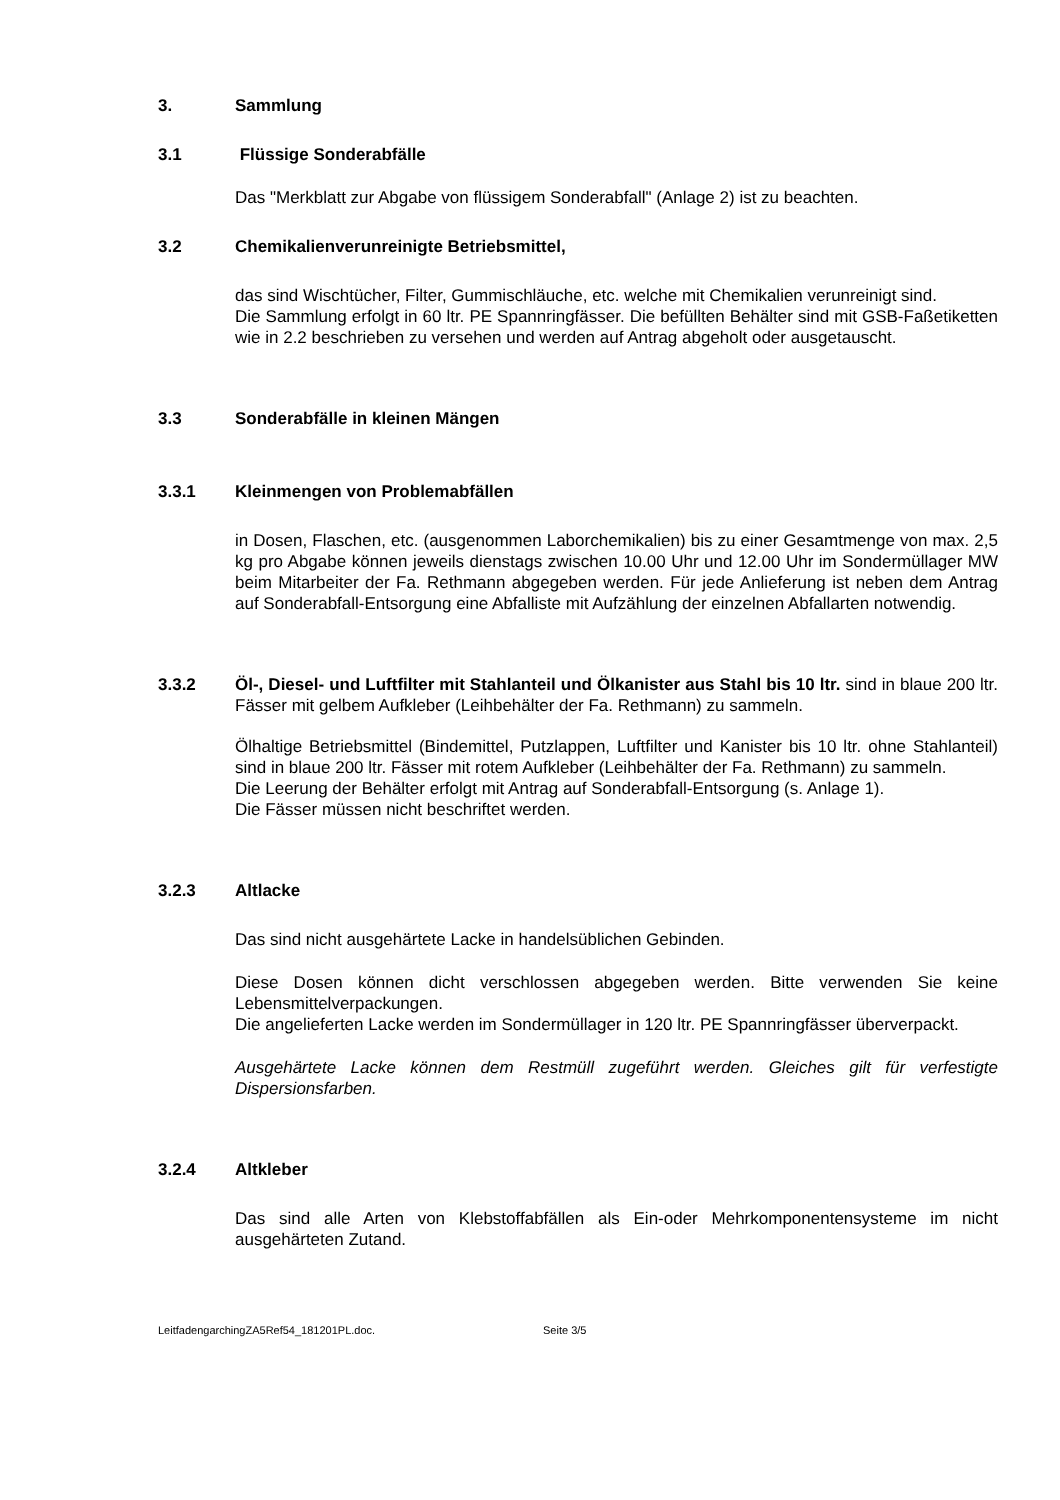3. Sammlung
3.1 Flüssige Sonderabfälle
Das "Merkblatt zur Abgabe von flüssigem Sonderabfall" (Anlage 2) ist zu beachten.
3.2 Chemikalienverunreinigte Betriebsmittel,
das sind Wischtücher, Filter, Gummischläuche, etc. welche mit Chemikalien verunreinigt sind.
Die Sammlung erfolgt in 60 ltr. PE Spannringfässer. Die befüllten Behälter sind mit GSB-Faßetiketten wie in 2.2 beschrieben zu versehen und werden auf Antrag abgeholt oder ausgetauscht.
3.3 Sonderabfälle in kleinen Mängen
3.3.1 Kleinmengen von Problemabfällen
in Dosen, Flaschen, etc. (ausgenommen Laborchemikalien) bis zu einer Gesamtmenge von max. 2,5 kg pro Abgabe können jeweils dienstags zwischen 10.00 Uhr und 12.00 Uhr im Sondermüllager MW beim Mitarbeiter der Fa. Rethmann abgegeben werden. Für jede Anlieferung ist neben dem Antrag auf Sonderabfall-Entsorgung eine Abfalliste mit Aufzählung der einzelnen Abfallarten notwendig.
3.3.2 Öl-, Diesel- und Luftfilter mit Stahlanteil und Ölkanister aus Stahl bis 10 ltr. sind in blaue 200 ltr. Fässer mit gelbem Aufkleber (Leihbehälter der Fa. Rethmann) zu sammeln.
Ölhaltige Betriebsmittel (Bindemittel, Putzlappen, Luftfilter und Kanister bis 10 ltr. ohne Stahlanteil) sind in blaue 200 ltr. Fässer mit rotem Aufkleber (Leihbehälter der Fa. Rethmann) zu sammeln.
Die Leerung der Behälter erfolgt mit Antrag auf Sonderabfall-Entsorgung (s. Anlage 1).
Die Fässer müssen nicht beschriftet werden.
3.2.3 Altlacke
Das sind nicht ausgehärtete Lacke in handelsüblichen Gebinden.
Diese Dosen können dicht verschlossen abgegeben werden. Bitte verwenden Sie keine Lebensmittelverpackungen.
Die angelieferten Lacke werden im Sondermüllager in 120 ltr. PE Spannringfässer überverpackt.
Ausgehärtete Lacke können dem Restmüll zugeführt werden. Gleiches gilt für verfestigte Dispersionsfarben.
3.2.4 Altkleber
Das sind alle Arten von Klebstoffabfällen als Ein-oder Mehrkomponentensysteme im nicht ausgehärteten Zutand.
LeitfadengarchingZA5Ref54_181201PL.doc. Seite 3/5